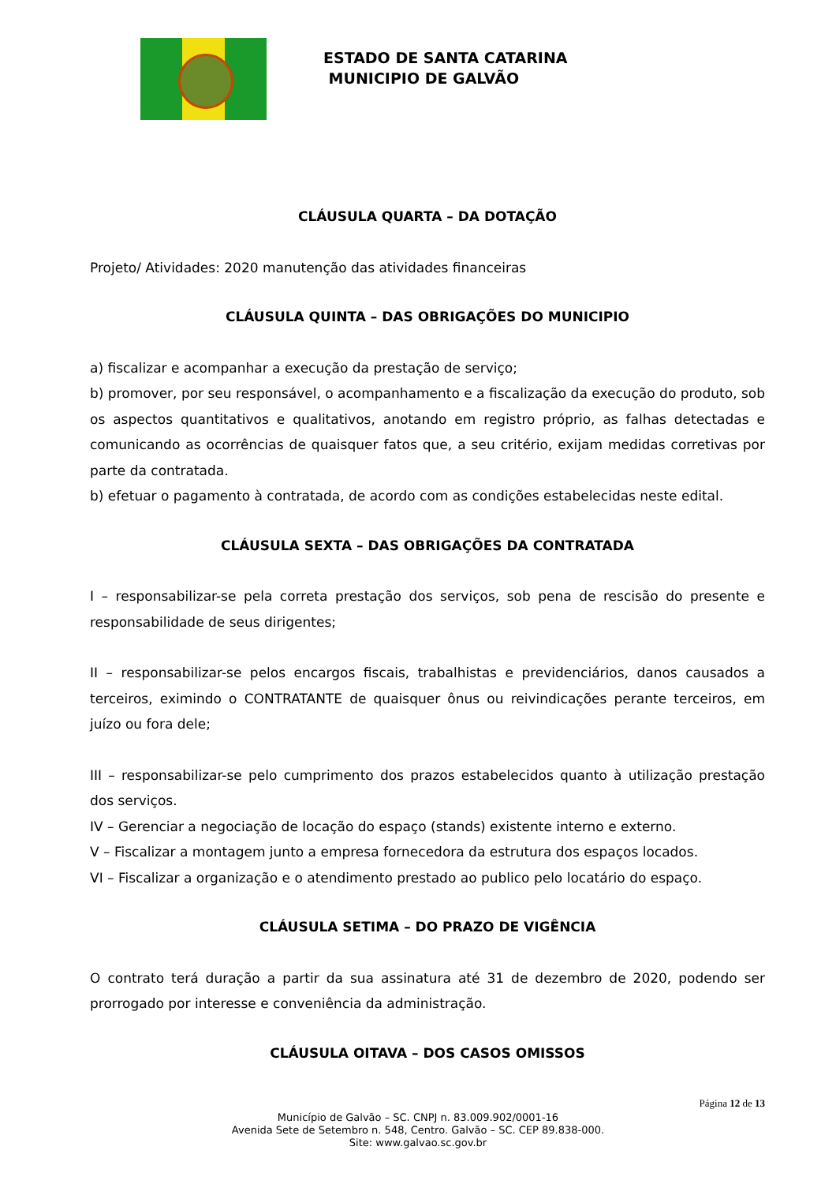ESTADO DE SANTA CATARINA
MUNICIPIO DE GALVÃO
CLÁUSULA QUARTA – DA DOTAÇÃO
Projeto/ Atividades: 2020 manutenção das atividades financeiras
CLÁUSULA QUINTA – DAS OBRIGAÇÕES DO MUNICIPIO
a) fiscalizar e acompanhar a execução da prestação de serviço;
b) promover, por seu responsável, o acompanhamento e a fiscalização da execução do produto, sob os aspectos quantitativos e qualitativos, anotando em registro próprio, as falhas detectadas e comunicando as ocorrências de quaisquer fatos que, a seu critério, exijam medidas corretivas por parte da contratada.
b) efetuar o pagamento à contratada, de acordo com as condições estabelecidas neste edital.
CLÁUSULA SEXTA – DAS OBRIGAÇÕES DA CONTRATADA
I – responsabilizar-se pela correta prestação dos serviços, sob pena de rescisão do presente e responsabilidade de seus dirigentes;
II – responsabilizar-se pelos encargos fiscais, trabalhistas e previdenciários, danos causados a terceiros, eximindo o CONTRATANTE de quaisquer ônus ou reivindicações perante terceiros, em juízo ou fora dele;
III – responsabilizar-se pelo cumprimento dos prazos estabelecidos quanto à utilização prestação dos serviços.
IV – Gerenciar a negociação de locação do espaço (stands) existente interno e externo.
V – Fiscalizar a montagem junto a empresa fornecedora da estrutura dos espaços locados.
VI – Fiscalizar a organização e o atendimento prestado ao publico pelo locatário do espaço.
CLÁUSULA SETIMA – DO PRAZO DE VIGÊNCIA
O contrato terá duração a partir da sua assinatura até 31 de dezembro de 2020, podendo ser prorrogado por interesse e conveniência da administração.
CLÁUSULA OITAVA – DOS CASOS OMISSOS
Página 12 de 13
Município de Galvão – SC. CNPJ n. 83.009.902/0001-16
Avenida Sete de Setembro n. 548, Centro. Galvão – SC. CEP 89.838-000.
Site: www.galvao.sc.gov.br